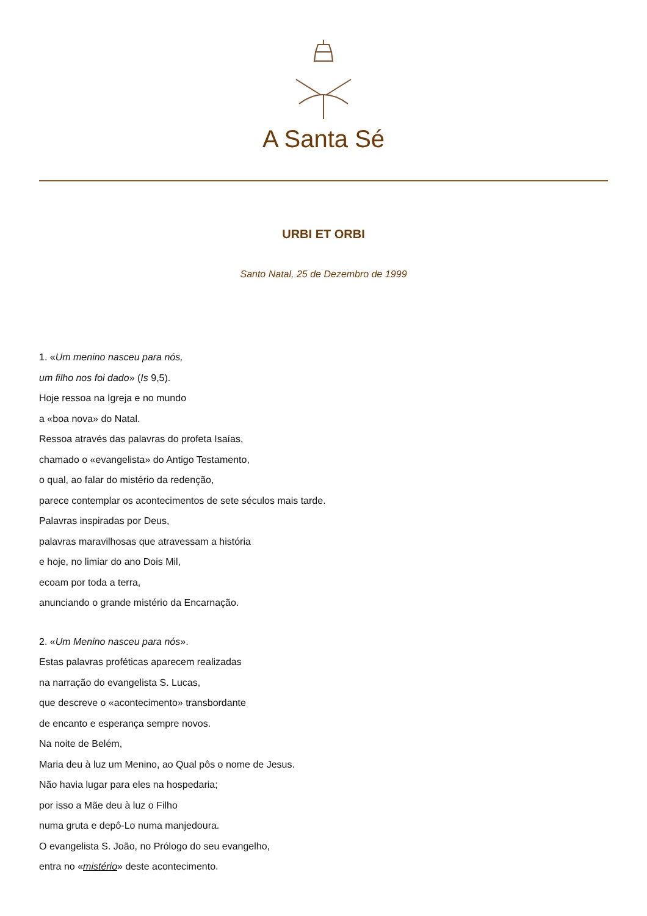A Santa Sé
URBI ET ORBI
Santo Natal, 25 de Dezembro de 1999
1. «Um menino nasceu para nós,
um filho nos foi dado» (Is 9,5).
Hoje ressoa na Igreja e no mundo
a «boa nova» do Natal.
Ressoa através das palavras do profeta Isaías,
chamado o «evangelista» do Antigo Testamento,
o qual, ao falar do mistério da redenção,
parece contemplar os acontecimentos de sete séculos mais tarde.
Palavras inspiradas por Deus,
palavras maravilhosas que atravessam a história
e hoje, no limiar do ano Dois Mil,
ecoam por toda a terra,
anunciando o grande mistério da Encarnação.
2. «Um Menino nasceu para nós».
Estas palavras proféticas aparecem realizadas
na narração do evangelista S. Lucas,
que descreve o «acontecimento» transbordante
de encanto e esperança sempre novos.
Na noite de Belém,
Maria deu à luz um Menino, ao Qual pôs o nome de Jesus.
Não havia lugar para eles na hospedaria;
por isso a Mãe deu à luz o Filho
numa gruta e depô-Lo numa manjedoura.
O evangelista S. João, no Prólogo do seu evangelho,
entra no «mistério» deste acontecimento.